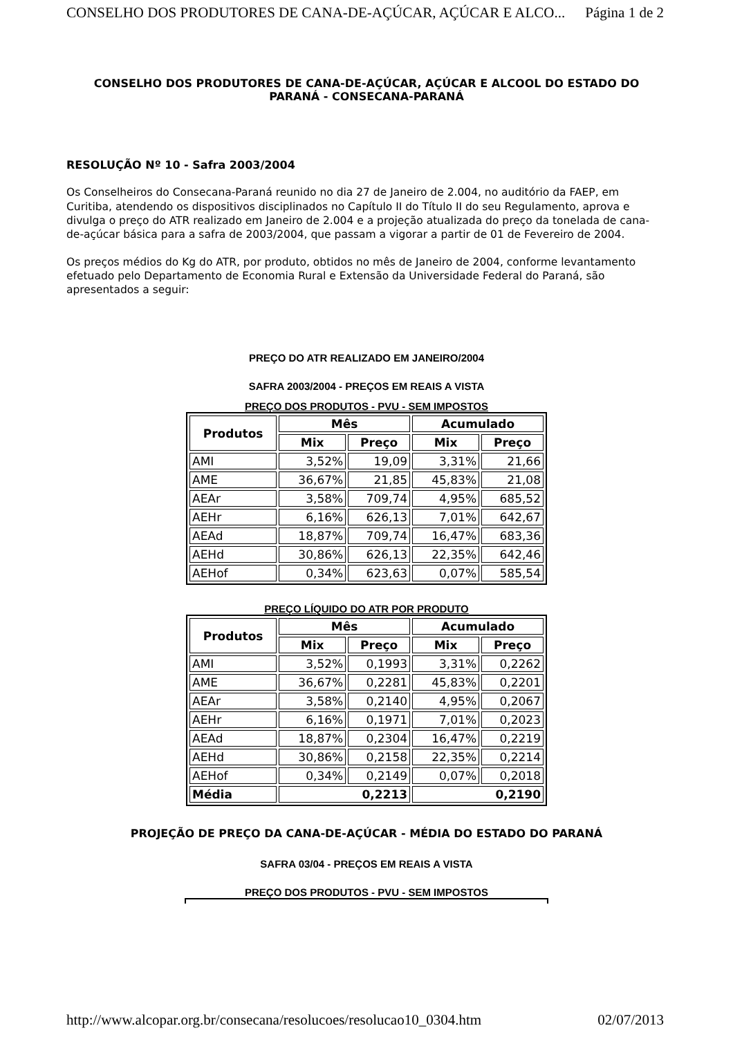CONSELHO DOS PRODUTORES DE CANA-DE-AÇÚCAR, AÇÚCAR E ALCO... Página 1 de 2
CONSELHO DOS PRODUTORES DE CANA-DE-AÇÚCAR, AÇÚCAR E ALCOOL DO ESTADO DO PARANÁ - CONSECANA-PARANÁ
RESOLUÇÃO Nº 10 - Safra 2003/2004
Os Conselheiros do Consecana-Paraná reunido no dia 27 de Janeiro de 2.004, no auditório da FAEP, em Curitiba, atendendo os dispositivos disciplinados no Capítulo II do Título II do seu Regulamento, aprova e divulga o preço do ATR realizado em Janeiro de 2.004 e a projeção atualizada do preço da tonelada de cana-de-açúcar básica para a safra de 2003/2004, que passam a vigorar a partir de 01 de Fevereiro de 2004.
Os preços médios do Kg do ATR, por produto, obtidos no mês de Janeiro de 2004, conforme levantamento efetuado pelo Departamento de Economia Rural e Extensão da Universidade Federal do Paraná, são apresentados a seguir:
PREÇO DO ATR REALIZADO EM JANEIRO/2004
SAFRA 2003/2004 - PREÇOS EM REAIS A VISTA
PREÇO DOS PRODUTOS - PVU - SEM IMPOSTOS
| Produtos | Mês | | Acumulado | |
| --- | --- | --- | --- | --- |
| | Mix | Preço | Mix | Preço |
| AMI | 3,52% | 19,09 | 3,31% | 21,66 |
| AME | 36,67% | 21,85 | 45,83% | 21,08 |
| AEAr | 3,58% | 709,74 | 4,95% | 685,52 |
| AEHr | 6,16% | 626,13 | 7,01% | 642,67 |
| AEAd | 18,87% | 709,74 | 16,47% | 683,36 |
| AEHd | 30,86% | 626,13 | 22,35% | 642,46 |
| AEHof | 0,34% | 623,63 | 0,07% | 585,54 |
PREÇO LÍQUIDO DO ATR POR PRODUTO
| Produtos | Mês | | Acumulado | |
| --- | --- | --- | --- | --- |
| | Mix | Preço | Mix | Preço |
| AMI | 3,52% | 0,1993 | 3,31% | 0,2262 |
| AME | 36,67% | 0,2281 | 45,83% | 0,2201 |
| AEAr | 3,58% | 0,2140 | 4,95% | 0,2067 |
| AEHr | 6,16% | 0,1971 | 7,01% | 0,2023 |
| AEAd | 18,87% | 0,2304 | 16,47% | 0,2219 |
| AEHd | 30,86% | 0,2158 | 22,35% | 0,2214 |
| AEHof | 0,34% | 0,2149 | 0,07% | 0,2018 |
| Média | 0,2213 | | 0,2190 | |
PROJEÇÃO DE PREÇO DA CANA-DE-AÇÚCAR - MÉDIA DO ESTADO DO PARANÁ
SAFRA 03/04 - PREÇOS EM REAIS A VISTA
PREÇO DOS PRODUTOS - PVU - SEM IMPOSTOS
http://www.alcopar.org.br/consecana/resolucoes/resolucao10_0304.htm 02/07/2013